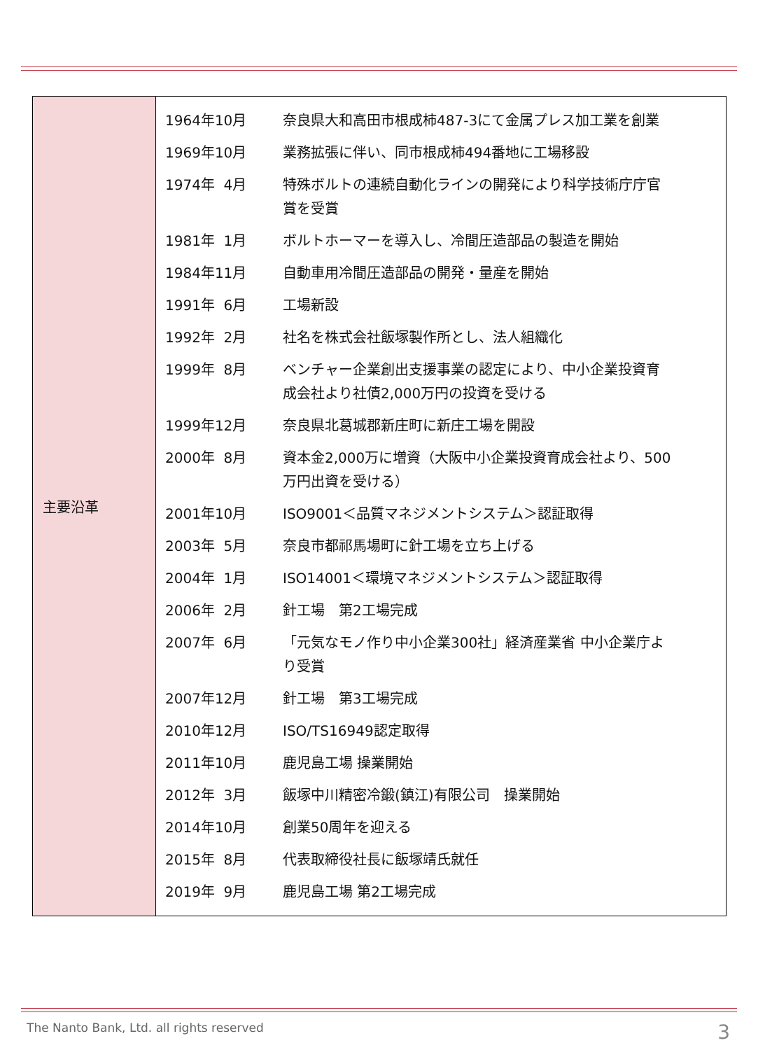| 主要沿革 | / 1964年10月 / 奈良県大和高田市根成柿487-3にて金属プレス加工業を創業 / / 1969年10月 / 業務拡張に伴い、同市根成柿494番地に工場移設 / / 1974年 4月 / 特殊ボルトの連続自動化ラインの開発により科学技術庁庁官 賞を受賞 / / 1981年 1月 / ボルトホーマーを導入し、冷間圧造部品の製造を開始 / / 1984年11月 / 自動車用冷間圧造部品の開発・量産を開始 / / 1991年 6月 / 工場新設 / / 1992年 2月 / 社名を株式会社飯塚製作所とし、法人組織化 / / 1999年 8月 / ベンチャー企業創出支援事業の認定により、中小企業投資育 成会社より社債2,000万円の投資を受ける / / 1999年12月 / 奈良県北葛城郡新庄町に新庄工場を開設 / / 2000年 8月 / 資本金2,000万に増資（大阪中小企業投資育成会社より、500 万円出資を受ける） / / 2001年10月 / ISO9001＜品質マネジメントシステム＞認証取得 / / 2003年 5月 / 奈良市都祁馬場町に針工場を立ち上げる / / 2004年 1月 / ISO14001＜環境マネジメントシステム＞認証取得 / / 2006年 2月 / 針工場 第2工場完成 / / 2007年 6月 / 「元気なモノ作り中小企業300社」経済産業省 中小企業庁よ り受賞 / / 2007年12月 / 針工場 第3工場完成 / / 2010年12月 / ISO/TS16949認定取得 / / 2011年10月 / 鹿児島工場 操業開始 / / 2012年 3月 / 飯塚中川精密冷鍛(鎮江)有限公司 操業開始 / / 2014年10月 / 創業50周年を迎える / / 2015年 8月 / 代表取締役社長に飯塚靖氏就任 / / 2019年 9月 / 鹿児島工場 第2工場完成 / |
The Nanto Bank, Ltd. all rights reserved
3